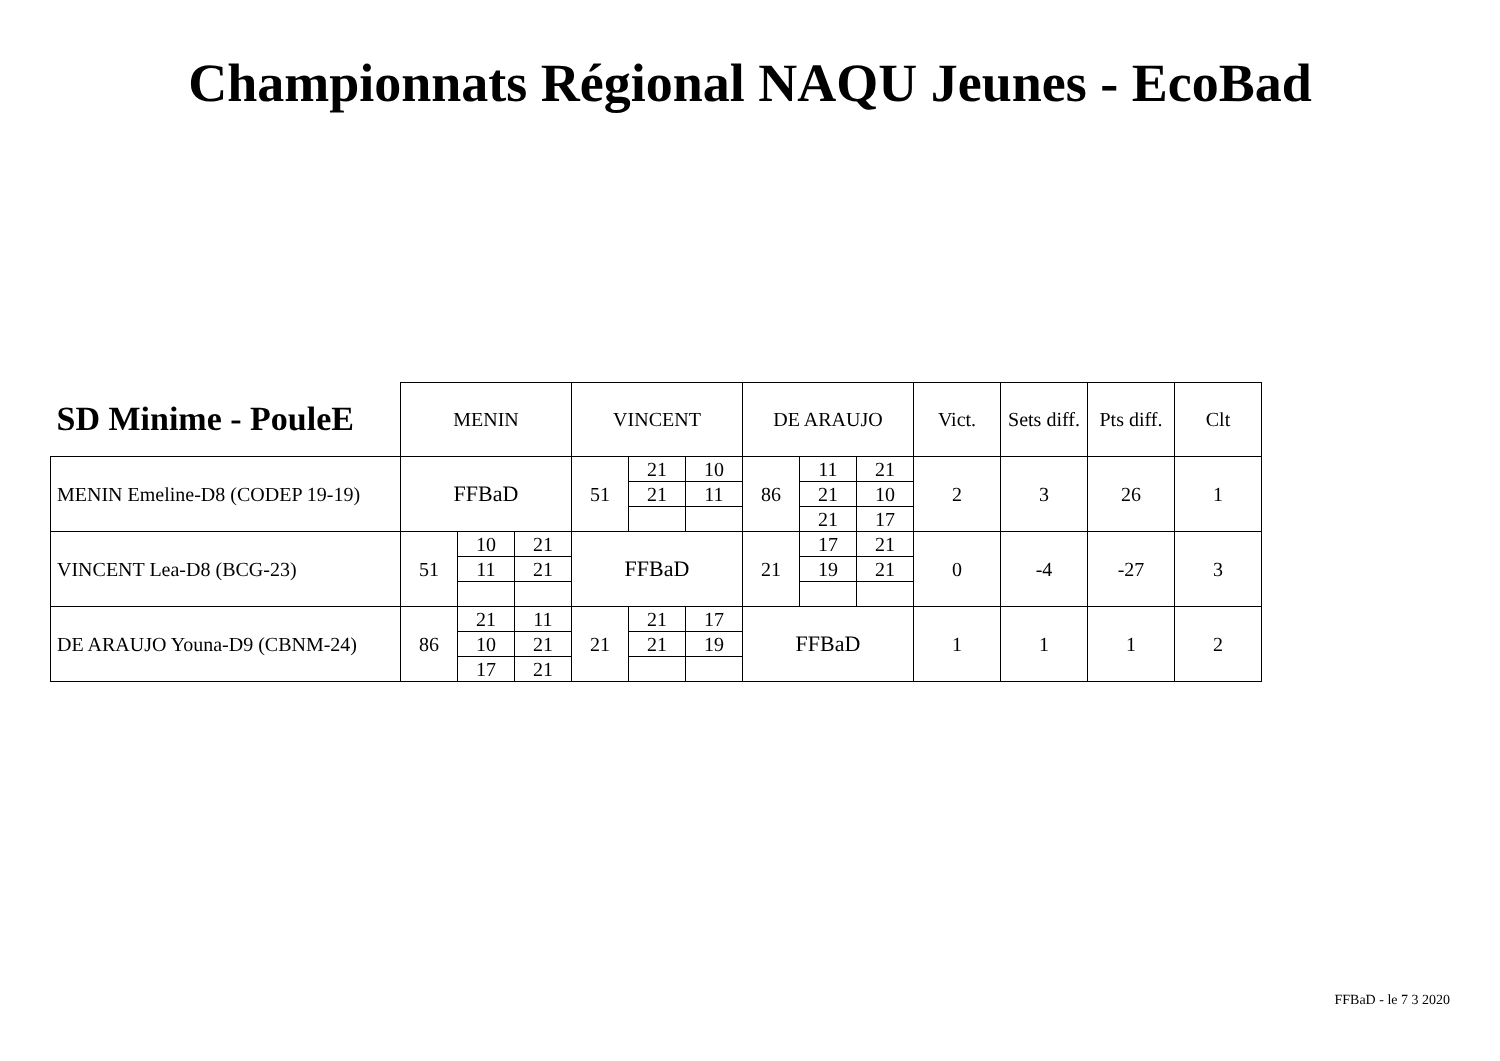Championnats Régional NAQU Jeunes - EcoBad
| SD Minime - PouleE | MENIN | | | VINCENT | | | DE ARAUJO | | | Vict. | Sets diff. | Pts diff. | Clt |
| --- | --- | --- | --- | --- | --- | --- | --- | --- | --- | --- | --- | --- | --- |
| MENIN Emeline-D8 (CODEP 19-19) | FFBaD | | | 51 | 21 | 10 | 86 | 11 | 21 | 2 | 3 | 26 | 1 |
| | | | | | 21 | 11 | | 21 | 10 | | | | |
| | | | | | | | | 21 | 17 | | | | |
| VINCENT Lea-D8 (BCG-23) | 51 | 10 | 21 | FFBaD | | | 21 | 17 | 21 | 0 | -4 | -27 | 3 |
| | | 11 | 21 | | | | | 19 | 21 | | | | |
| DE ARAUJO Youna-D9 (CBNM-24) | 86 | 21 | 11 | 21 | 21 | 17 | FFBaD | | | 1 | 1 | 1 | 2 |
| | | 10 | 21 | | 21 | 19 | | | | | | | |
| | | 17 | 21 | | | | | | | | | | |
FFBaD - le 7 3 2020